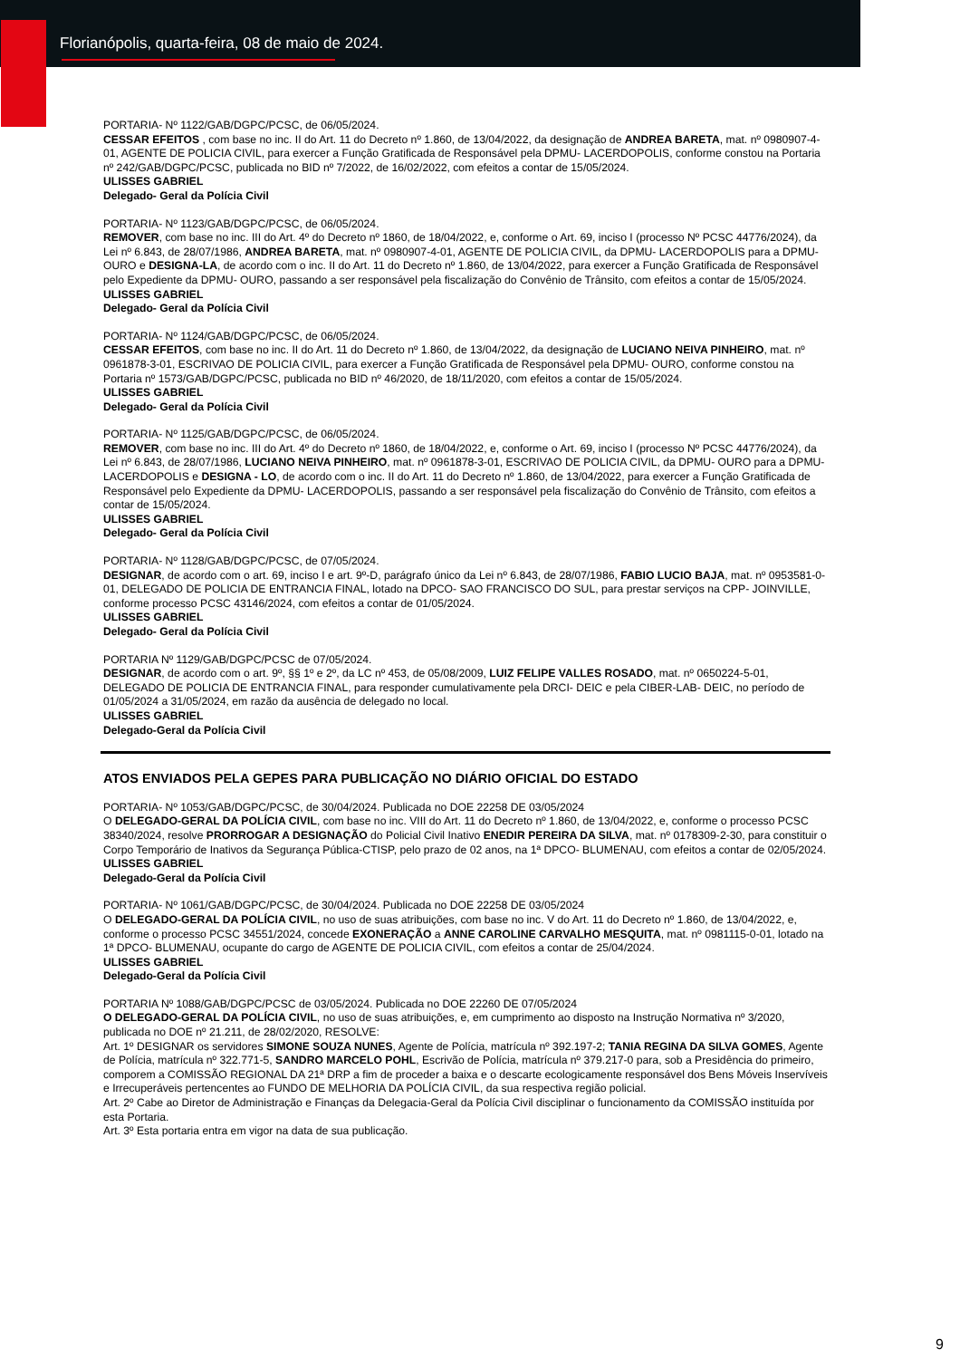Florianópolis, quarta-feira, 08 de maio de 2024.
PORTARIA- Nº 1122/GAB/DGPC/PCSC, de 06/05/2024.
CESSAR EFEITOS , com base no inc. II do Art. 11 do Decreto nº 1.860, de 13/04/2022, da designação de ANDREA BARETA, mat. nº 0980907-4-01, AGENTE DE POLICIA CIVIL, para exercer a Função Gratificada de Responsável pela DPMU- LACERDOPOLIS, conforme constou na Portaria nº 242/GAB/DGPC/PCSC, publicada no BID nº 7/2022, de 16/02/2022, com efeitos a contar de 15/05/2024.
ULISSES GABRIEL
Delegado- Geral da Polícia Civil
PORTARIA- Nº 1123/GAB/DGPC/PCSC, de 06/05/2024.
REMOVER, com base no inc. III do Art. 4º do Decreto nº 1860, de 18/04/2022, e, conforme o Art. 69, inciso I (processo Nº PCSC 44776/2024), da Lei nº 6.843, de 28/07/1986, ANDREA BARETA, mat. nº 0980907-4-01, AGENTE DE POLICIA CIVIL, da DPMU- LACERDOPOLIS para a DPMU- OURO e DESIGNA-LA, de acordo com o inc. II do Art. 11 do Decreto nº 1.860, de 13/04/2022, para exercer a Função Gratificada de Responsável pelo Expediente da DPMU- OURO, passando a ser responsável pela fiscalização do Convênio de Trânsito, com efeitos a contar de 15/05/2024.
ULISSES GABRIEL
Delegado- Geral da Polícia Civil
PORTARIA- Nº 1124/GAB/DGPC/PCSC, de 06/05/2024.
CESSAR EFEITOS, com base no inc. II do Art. 11 do Decreto nº 1.860, de 13/04/2022, da designação de LUCIANO NEIVA PINHEIRO, mat. nº 0961878-3-01, ESCRIVAO DE POLICIA CIVIL, para exercer a Função Gratificada de Responsável pela DPMU- OURO, conforme constou na Portaria nº 1573/GAB/DGPC/PCSC, publicada no BID nº 46/2020, de 18/11/2020, com efeitos a contar de 15/05/2024.
ULISSES GABRIEL
Delegado- Geral da Polícia Civil
PORTARIA- Nº 1125/GAB/DGPC/PCSC, de 06/05/2024.
REMOVER, com base no inc. III do Art. 4º do Decreto nº 1860, de 18/04/2022, e, conforme o Art. 69, inciso I (processo Nº PCSC 44776/2024), da Lei nº 6.843, de 28/07/1986, LUCIANO NEIVA PINHEIRO, mat. nº 0961878-3-01, ESCRIVAO DE POLICIA CIVIL, da DPMU- OURO para a DPMU- LACERDOPOLIS e DESIGNA - LO, de acordo com o inc. II do Art. 11 do Decreto nº 1.860, de 13/04/2022, para exercer a Função Gratificada de Responsável pelo Expediente da DPMU- LACERDOPOLIS, passando a ser responsável pela fiscalização do Convênio de Trânsito, com efeitos a contar de 15/05/2024.
ULISSES GABRIEL
Delegado- Geral da Polícia Civil
PORTARIA- Nº 1128/GAB/DGPC/PCSC, de 07/05/2024.
DESIGNAR, de acordo com o art. 69, inciso I e art. 9º-D, parágrafo único da Lei nº 6.843, de 28/07/1986, FABIO LUCIO BAJA, mat. nº 0953581-0-01, DELEGADO DE POLICIA DE ENTRANCIA FINAL, lotado na DPCO- SAO FRANCISCO DO SUL, para prestar serviços na CPP- JOINVILLE, conforme processo PCSC 43146/2024, com efeitos a contar de 01/05/2024.
ULISSES GABRIEL
Delegado- Geral da Polícia Civil
PORTARIA Nº 1129/GAB/DGPC/PCSC de 07/05/2024.
DESIGNAR, de acordo com o art. 9º, §§ 1º e 2º, da LC nº 453, de 05/08/2009, LUIZ FELIPE VALLES ROSADO, mat. nº 0650224-5-01, DELEGADO DE POLICIA DE ENTRANCIA FINAL, para responder cumulativamente pela DRCI- DEIC e pela CIBER-LAB- DEIC, no período de 01/05/2024 a 31/05/2024, em razão da ausência de delegado no local.
ULISSES GABRIEL
Delegado-Geral da Polícia Civil
ATOS ENVIADOS PELA GEPES PARA PUBLICAÇÃO NO DIÁRIO OFICIAL DO ESTADO
PORTARIA- Nº 1053/GAB/DGPC/PCSC, de 30/04/2024. Publicada no DOE 22258 DE 03/05/2024
O DELEGADO-GERAL DA POLÍCIA CIVIL, com base no inc. VIII do Art. 11 do Decreto nº 1.860, de 13/04/2022, e, conforme o processo PCSC 38340/2024, resolve PRORROGAR A DESIGNAÇÃO do Policial Civil Inativo ENEDIR PEREIRA DA SILVA, mat. nº 0178309-2-30, para constituir o Corpo Temporário de Inativos da Segurança Pública-CTISP, pelo prazo de 02 anos, na 1ª DPCO- BLUMENAU, com efeitos a contar de 02/05/2024.
ULISSES GABRIEL
Delegado-Geral da Polícia Civil
PORTARIA- Nº 1061/GAB/DGPC/PCSC, de 30/04/2024. Publicada no DOE 22258 DE 03/05/2024
O DELEGADO-GERAL DA POLÍCIA CIVIL, no uso de suas atribuições, com base no inc. V do Art. 11 do Decreto nº 1.860, de 13/04/2022, e, conforme o processo PCSC 34551/2024, concede EXONERAÇÃO a ANNE CAROLINE CARVALHO MESQUITA, mat. nº 0981115-0-01, lotado na 1ª DPCO- BLUMENAU, ocupante do cargo de AGENTE DE POLICIA CIVIL, com efeitos a contar de 25/04/2024.
ULISSES GABRIEL
Delegado-Geral da Polícia Civil
PORTARIA Nº 1088/GAB/DGPC/PCSC de 03/05/2024. Publicada no DOE 22260 DE 07/05/2024
O DELEGADO-GERAL DA POLÍCIA CIVIL, no uso de suas atribuições, e, em cumprimento ao disposto na Instrução Normativa nº 3/2020, publicada no DOE nº 21.211, de 28/02/2020, RESOLVE:
Art. 1º DESIGNAR os servidores SIMONE SOUZA NUNES, Agente de Polícia, matrícula nº 392.197-2; TANIA REGINA DA SILVA GOMES, Agente de Polícia, matrícula nº 322.771-5, SANDRO MARCELO POHL, Escrivão de Polícia, matrícula nº 379.217-0 para, sob a Presidência do primeiro, comporem a COMISSÃO REGIONAL DA 21ª DRP a fim de proceder a baixa e o descarte ecologicamente responsável dos Bens Móveis Inservíveis e Irrecuperáveis pertencentes ao FUNDO DE MELHORIA DA POLÍCIA CIVIL, da sua respectiva região policial.
Art. 2º Cabe ao Diretor de Administração e Finanças da Delegacia-Geral da Polícia Civil disciplinar o funcionamento da COMISSÃO instituída por esta Portaria.
Art. 3º Esta portaria entra em vigor na data de sua publicação.
9